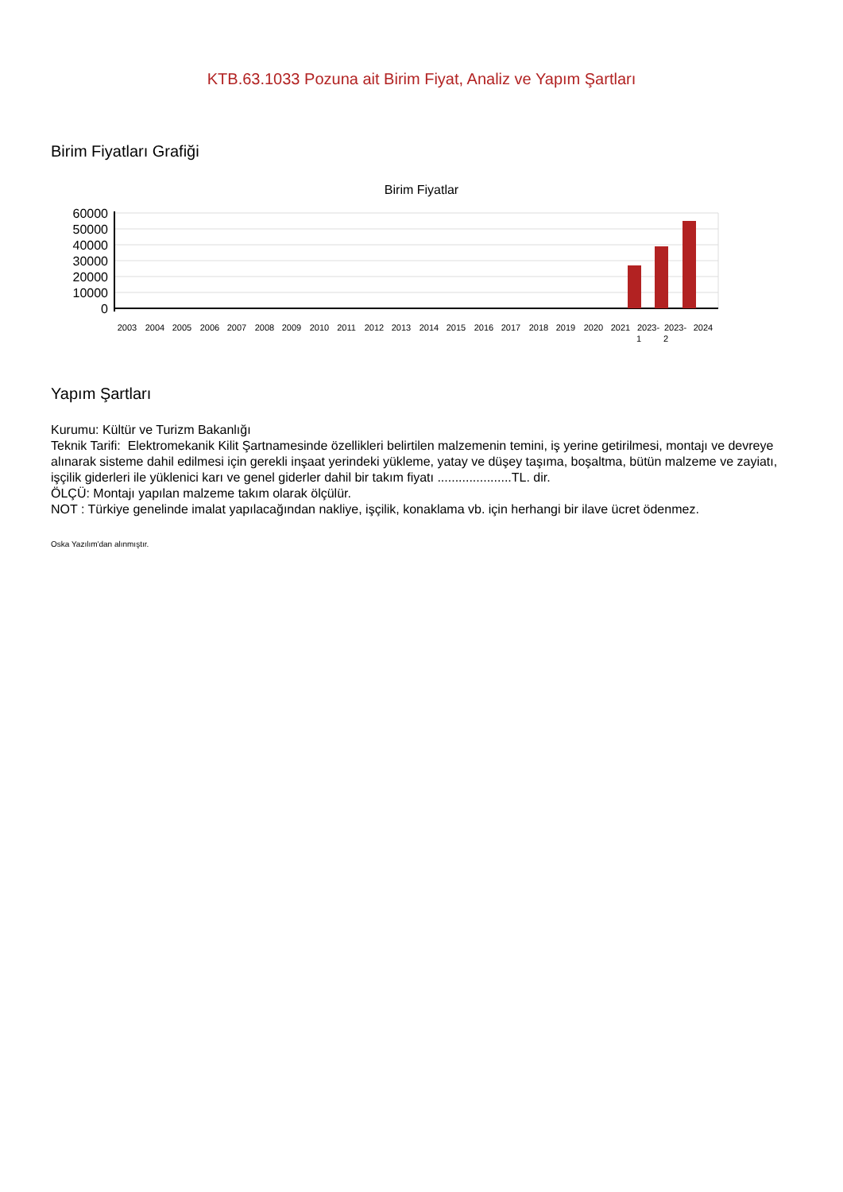KTB.63.1033 Pozuna ait Birim Fiyat, Analiz ve Yapım Şartları
Birim Fiyatları Grafiği
Birim Fiyatlar
60000
50000
40000
30000
20000
10000
0
2003
2004
2005
2006
2007
2008
2009
2010
2011
2012
2013
2014
2015
2016
2017
2018
2019
2020
2021
2023-
2023-
2024
1
2
Yapım Şartları
Kurumu: Kültür ve Turizm Bakanlığı
Teknik Tarifi: Elektromekanik Kilit Şartnamesinde özellikleri belirtilen malzemenin temini, iş yerine getirilmesi, montajı ve devreye alınarak sisteme dahil edilmesi için gerekli inşaat yerindeki yükleme, yatay ve düşey taşıma, boşaltma, bütün malzeme ve zayiatı, işçilik giderleri ile yüklenici karı ve genel giderler dahil bir takım fiyatı .....................TL. dir.
ÖLÇÜ: Montajı yapılan malzeme takım olarak ölçülür.
NOT : Türkiye genelinde imalat yapılacağından nakliye, işçilik, konaklama vb. için herhangi bir ilave ücret ödenmez.
Oska Yazılım'dan alınmıştır.